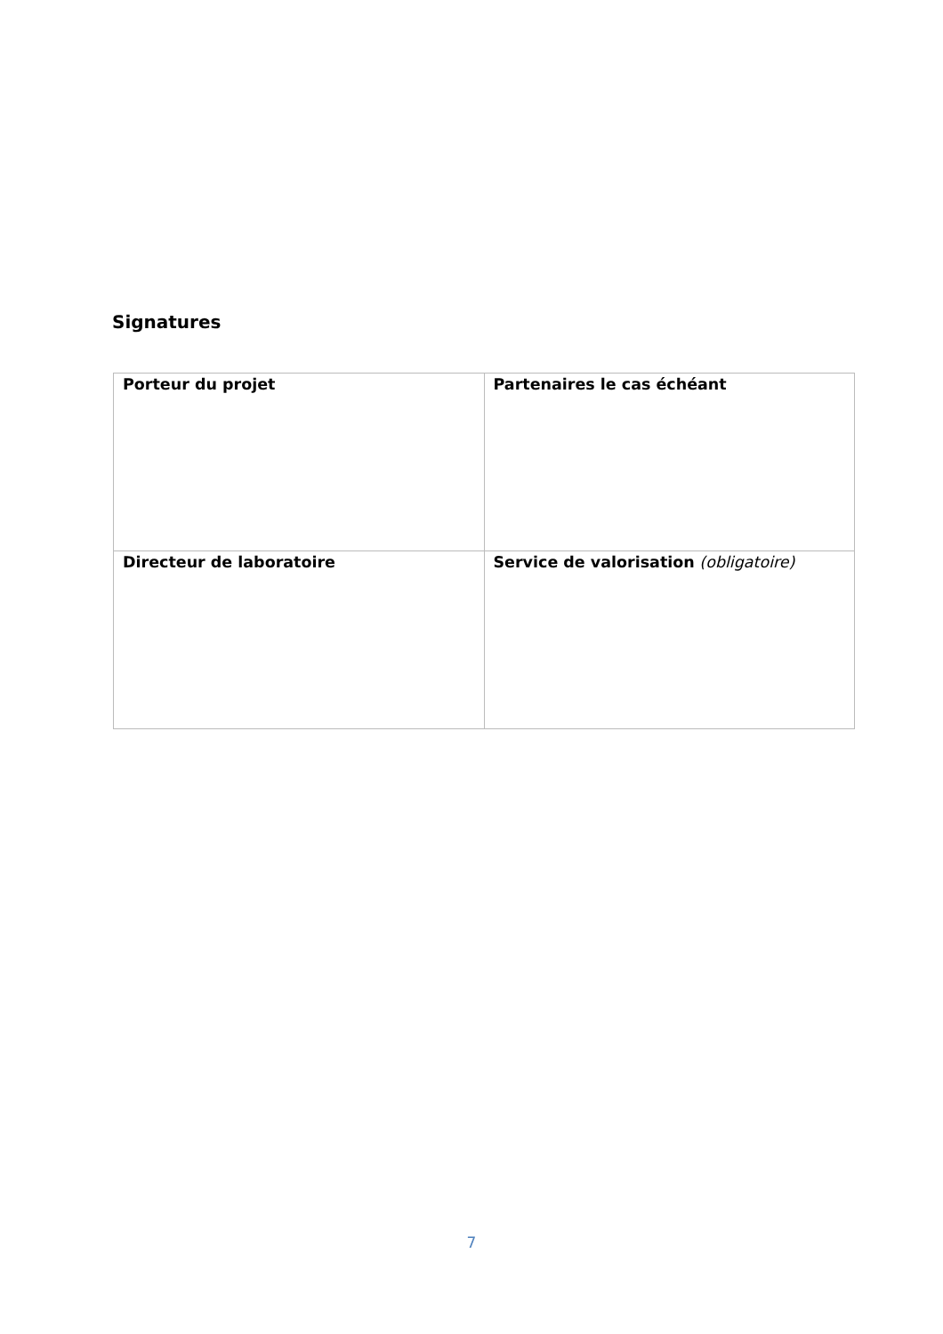Signatures
| Porteur du projet | Partenaires le cas échéant |
| Directeur de laboratoire | Service de valorisation (obligatoire) |
7